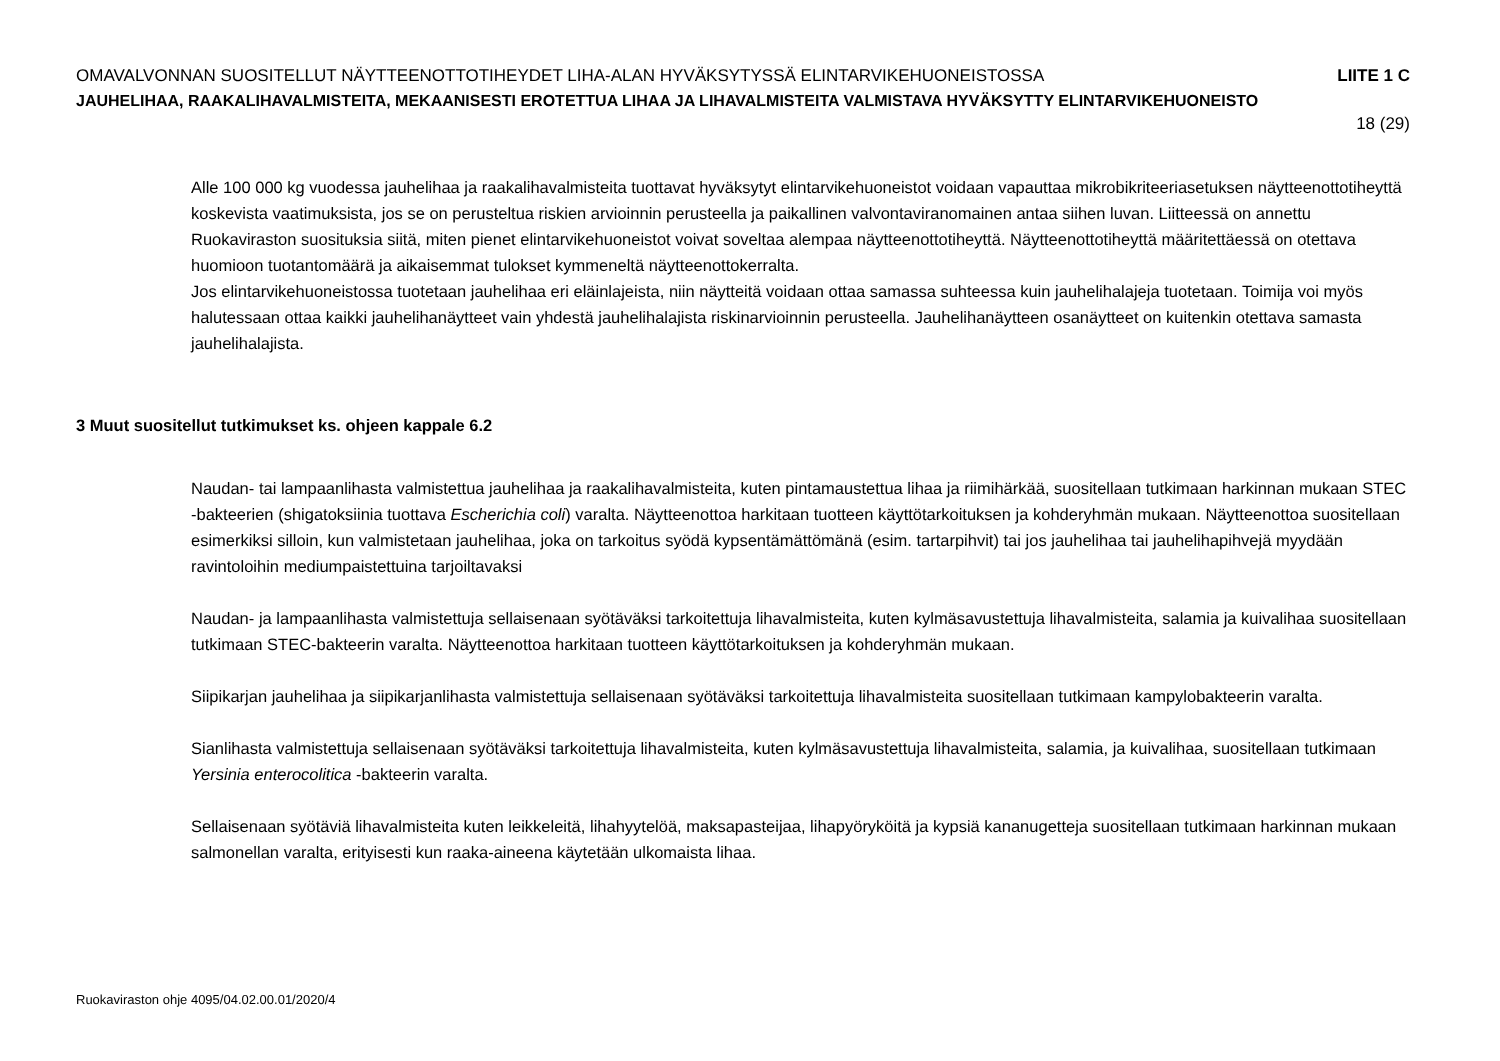OMAVALVONNAN SUOSITELLUT NÄYTTEENOTTOTIHEYDET LIHA-ALAN HYVÄKSYTYSSÄ ELINTARVIKEHUONEISTOSSA LIITE 1 C
JAUHELIHAA, RAAKALIHAVALMISTEITA, MEKAANISESTI EROTETTUA LIHAA JA LIHAVALMISTEITA VALMISTAVA HYVÄKSYTTY ELINTARVIKEHUONEISTO
18 (29)
Alle 100 000 kg vuodessa jauhelihaa ja raakalihavalmisteita tuottavat hyväksytyt elintarvikehuoneistot voidaan vapauttaa mikrobikriteeriasetuksen näytteenottotiheyttä koskevista vaatimuksista, jos se on perusteltua riskien arvioinnin perusteella ja paikallinen valvontaviranomainen antaa siihen luvan. Liitteessä on annettu Ruokaviraston suosituksia siitä, miten pienet elintarvikehuoneistot voivat soveltaa alempaa näytteenottotiheyttä. Näytteenottotiheyttä määritettäessä on otettava huomioon tuotantomäärä ja aikaisemmat tulokset kymmeneltä näytteenottokerralta.
Jos elintarvikehuoneistossa tuotetaan jauhelihaa eri eläinlajeista, niin näytteitä voidaan ottaa samassa suhteessa kuin jauhelihalajeja tuotetaan. Toimija voi myös halutessaan ottaa kaikki jauhelihanäytteet vain yhdestä jauhelihalajista riskinarvioinnin perusteella. Jauhelihanäytteen osanäytteet on kuitenkin otettava samasta jauhelihalajista.
3 Muut suositellut tutkimukset ks. ohjeen kappale 6.2
Naudan- tai lampaanlihasta valmistettua jauhelihaa ja raakalihavalmisteita, kuten pintamaustettua lihaa ja riimihärkää, suositellaan tutkimaan harkinnan mukaan STEC -bakteerien (shigatoksiinia tuottava Escherichia coli) varalta. Näytteenottoa harkitaan tuotteen käyttötarkoituksen ja kohderyhmän mukaan. Näytteenottoa suositellaan esimerkiksi silloin, kun valmistetaan jauhelihaa, joka on tarkoitus syödä kypsentämättömänä (esim. tartarpihvit) tai jos jauhelihaa tai jauhelihapihvejä myydään ravintoloihin mediumpaistettuina tarjoiltavaksi
Naudan- ja lampaanlihasta valmistettuja sellaisenaan syötäväksi tarkoitettuja lihavalmisteita, kuten kylmäsavustettuja lihavalmisteita, salamia ja kuivalihaa suositellaan tutkimaan STEC-bakteerin varalta. Näytteenottoa harkitaan tuotteen käyttötarkoituksen ja kohderyhmän mukaan.
Siipikarjan jauhelihaa ja siipikarjanlihasta valmistettuja sellaisenaan syötäväksi tarkoitettuja lihavalmisteita suositellaan tutkimaan kampylobakteerin varalta.
Sianlihasta valmistettuja sellaisenaan syötäväksi tarkoitettuja lihavalmisteita, kuten kylmäsavustettuja lihavalmisteita, salamia, ja kuivalihaa, suositellaan tutkimaan Yersinia enterocolitica -bakteerin varalta.
Sellaisenaan syötäviä lihavalmisteita kuten leikkeleitä, lihahyytelöä, maksapasteijaa, lihapyöryköitä ja kypsiä kananugetteja suositellaan tutkimaan harkinnan mukaan salmonellan varalta, erityisesti kun raaka-aineena käytetään ulkomaista lihaa.
Ruokaviraston ohje 4095/04.02.00.01/2020/4